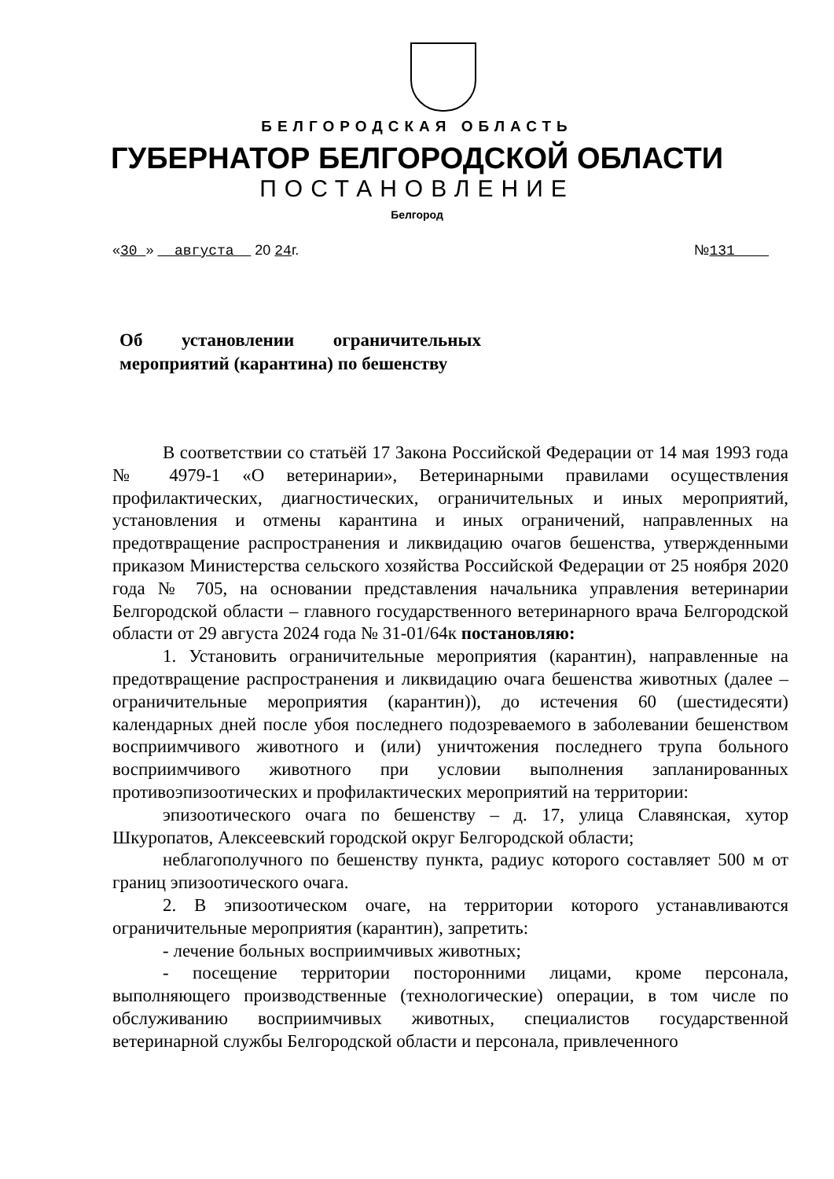БЕЛГОРОДСКАЯ ОБЛАСТЬ
ГУБЕРНАТОР БЕЛГОРОДСКОЙ ОБЛАСТИ
ПОСТАНОВЛЕНИЕ
Белгород
«30 » августа 20 24г. №131
Об установлении ограничительных мероприятий (карантина) по бешенству
В соответствии со статьёй 17 Закона Российской Федерации от 14 мая 1993 года № 4979-1 «О ветеринарии», Ветеринарными правилами осуществления профилактических, диагностических, ограничительных и иных мероприятий, установления и отмены карантина и иных ограничений, направленных на предотвращение распространения и ликвидацию очагов бешенства, утвержденными приказом Министерства сельского хозяйства Российской Федерации от 25 ноября 2020 года № 705, на основании представления начальника управления ветеринарии Белгородской области – главного государственного ветеринарного врача Белгородской области от 29 августа 2024 года № 31-01/64к постановляю:
1. Установить ограничительные мероприятия (карантин), направленные на предотвращение распространения и ликвидацию очага бешенства животных (далее – ограничительные мероприятия (карантин)), до истечения 60 (шестидесяти) календарных дней после убоя последнего подозреваемого в заболевании бешенством восприимчивого животного и (или) уничтожения последнего трупа больного восприимчивого животного при условии выполнения запланированных противоэпизоотических и профилактических мероприятий на территории:
эпизоотического очага по бешенству – д. 17, улица Славянская, хутор Шкуропатов, Алексеевский городской округ Белгородской области;
неблагополучного по бешенству пункта, радиус которого составляет 500 м от границ эпизоотического очага.
2. В эпизоотическом очаге, на территории которого устанавливаются ограничительные мероприятия (карантин), запретить:
- лечение больных восприимчивых животных;
- посещение территории посторонними лицами, кроме персонала, выполняющего производственные (технологические) операции, в том числе по обслуживанию восприимчивых животных, специалистов государственной ветеринарной службы Белгородской области и персонала, привлеченного